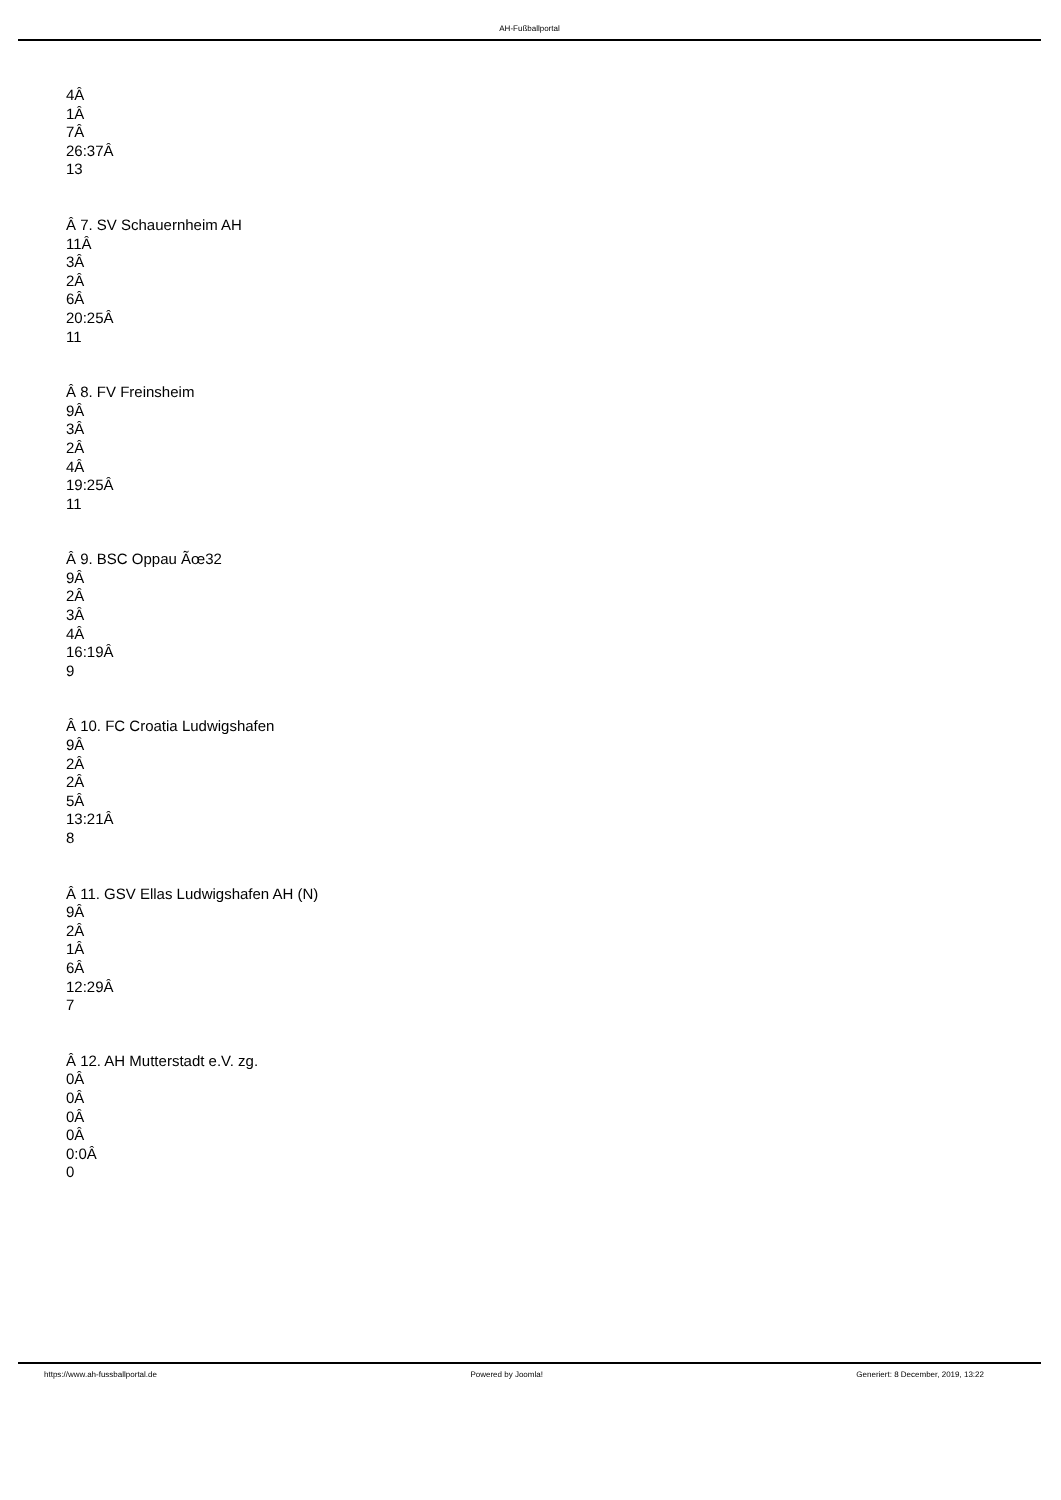AH-Fußballportal
4Â
1Â
7Â
26:37Â
13
Â 7. SV Schauernheim AH
11Â
3Â
2Â
6Â
20:25Â
11
Â 8. FV Freinsheim
9Â
3Â
2Â
4Â
19:25Â
11
Â 9. BSC Oppau Ãœ32
9Â
2Â
3Â
4Â
16:19Â
9
Â 10. FC Croatia Ludwigshafen
9Â
2Â
2Â
5Â
13:21Â
8
Â 11. GSV Ellas Ludwigshafen AH (N)
9Â
2Â
1Â
6Â
12:29Â
7
Â 12. AH Mutterstadt e.V. zg.
0Â
0Â
0Â
0Â
0:0Â
0
https://www.ah-fussballportal.de Powered by Joomla! Generiert: 8 December, 2019, 13:22